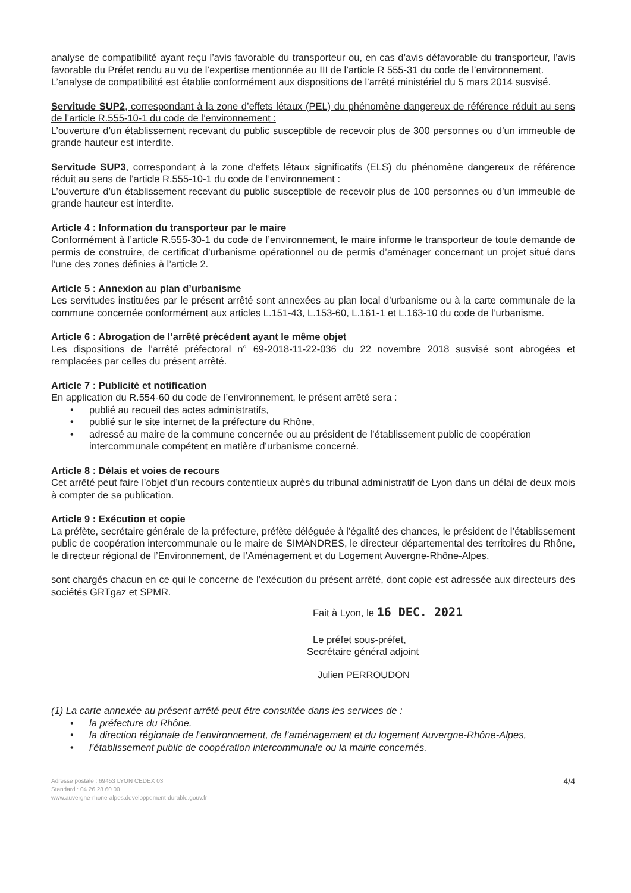analyse de compatibilité ayant reçu l’avis favorable du transporteur ou, en cas d’avis défavorable du transporteur, l’avis favorable du Préfet rendu au vu de l’expertise mentionnée au III de l’article R 555-31 du code de l’environnement.
L’analyse de compatibilité est établie conformément aux dispositions de l’arrêté ministériel du 5 mars 2014 susvisé.
Servitude SUP2, correspondant à la zone d’effets létaux (PEL) du phénomène dangereux de référence réduit au sens de l’article R.555-10-1 du code de l’environnement :
L’ouverture d’un établissement recevant du public susceptible de recevoir plus de 300 personnes ou d’un immeuble de grande hauteur est interdite.
Servitude SUP3, correspondant à la zone d’effets létaux significatifs (ELS) du phénomène dangereux de référence réduit au sens de l’article R.555-10-1 du code de l’environnement :
L’ouverture d’un établissement recevant du public susceptible de recevoir plus de 100 personnes ou d’un immeuble de grande hauteur est interdite.
Article 4 : Information du transporteur par le maire
Conformément à l’article R.555-30-1 du code de l’environnement, le maire informe le transporteur de toute demande de permis de construire, de certificat d’urbanisme opérationnel ou de permis d’aménager concernant un projet situé dans l’une des zones définies à l’article 2.
Article 5 : Annexion au plan d’urbanisme
Les servitudes instituées par le présent arrêté sont annexées au plan local d’urbanisme ou à la carte communale de la commune concernée conformément aux articles L.151-43, L.153-60, L.161-1 et L.163-10 du code de l’urbanisme.
Article 6 : Abrogation de l’arrêté précédent ayant le même objet
Les dispositions de l’arrêté préfectoral n° 69-2018-11-22-036 du 22 novembre 2018 susvisé sont abrogées et remplacées par celles du présent arrêté.
Article 7 : Publicité et notification
En application du R.554-60 du code de l’environnement, le présent arrêté sera :
• publié au recueil des actes administratifs,
• publié sur le site internet de la préfecture du Rhône,
• adressé au maire de la commune concernée ou au président de l’établissement public de coopération intercommunale compétent en matière d’urbanisme concerné.
Article 8 : Délais et voies de recours
Cet arrêté peut faire l’objet d’un recours contentieux auprès du tribunal administratif de Lyon dans un délai de deux mois à compter de sa publication.
Article 9 : Exécution et copie
La préfète, secrétaire générale de la préfecture, préfète déléguée à l’égalité des chances, le président de l’établissement public de coopération intercommunale ou le maire de SIMANDRES, le directeur départemental des territoires du Rhône, le directeur régional de l’Environnement, de l’Aménagement et du Logement Auvergne-Rhône-Alpes,
sont chargés chacun en ce qui le concerne de l’exécution du présent arrêté, dont copie est adressée aux directeurs des sociétés GRTgaz et SPMR.
Fait à Lyon, le 16 DEC. 2021
Le préfet sous-préfet,
Secrétaire général adjoint
Julien PERROUDON
(1) La carte annexée au présent arrêté peut être consultée dans les services de :
• la préfecture du Rhône,
• la direction régionale de l’environnement, de l’aménagement et du logement Auvergne-Rhône-Alpes,
• l’établissement public de coopération intercommunale ou la mairie concernés.
Adresse postale : 69453 LYON CEDEX 03
Standard : 04 26 28 60 00
www.auvergne-rhone-alpes.developpement-durable.gouv.fr
4/4